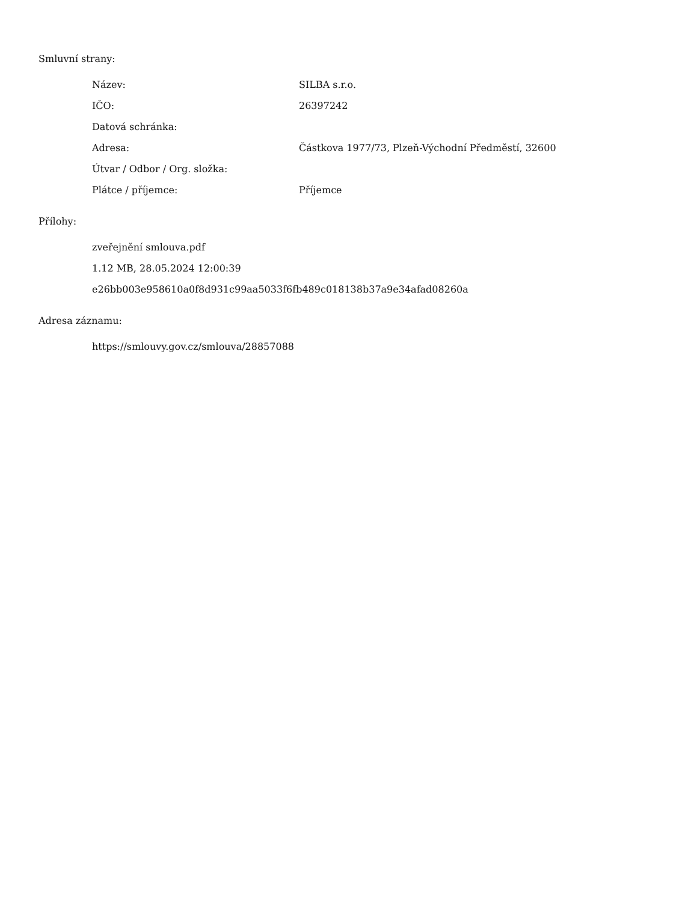Smluvní strany:
Název: SILBA s.r.o.
IČO: 26397242
Datová schránka:
Adresa: Částkova 1977/73, Plzeň-Východní Předměstí, 32600
Útvar / Odbor / Org. složka:
Plátce / příjemce: Příjemce
Přílohy:
zveřejnění smlouva.pdf
1.12 MB, 28.05.2024 12:00:39
e26bb003e958610a0f8d931c99aa5033f6fb489c018138b37a9e34afad08260a
Adresa záznamu:
https://smlouvy.gov.cz/smlouva/28857088